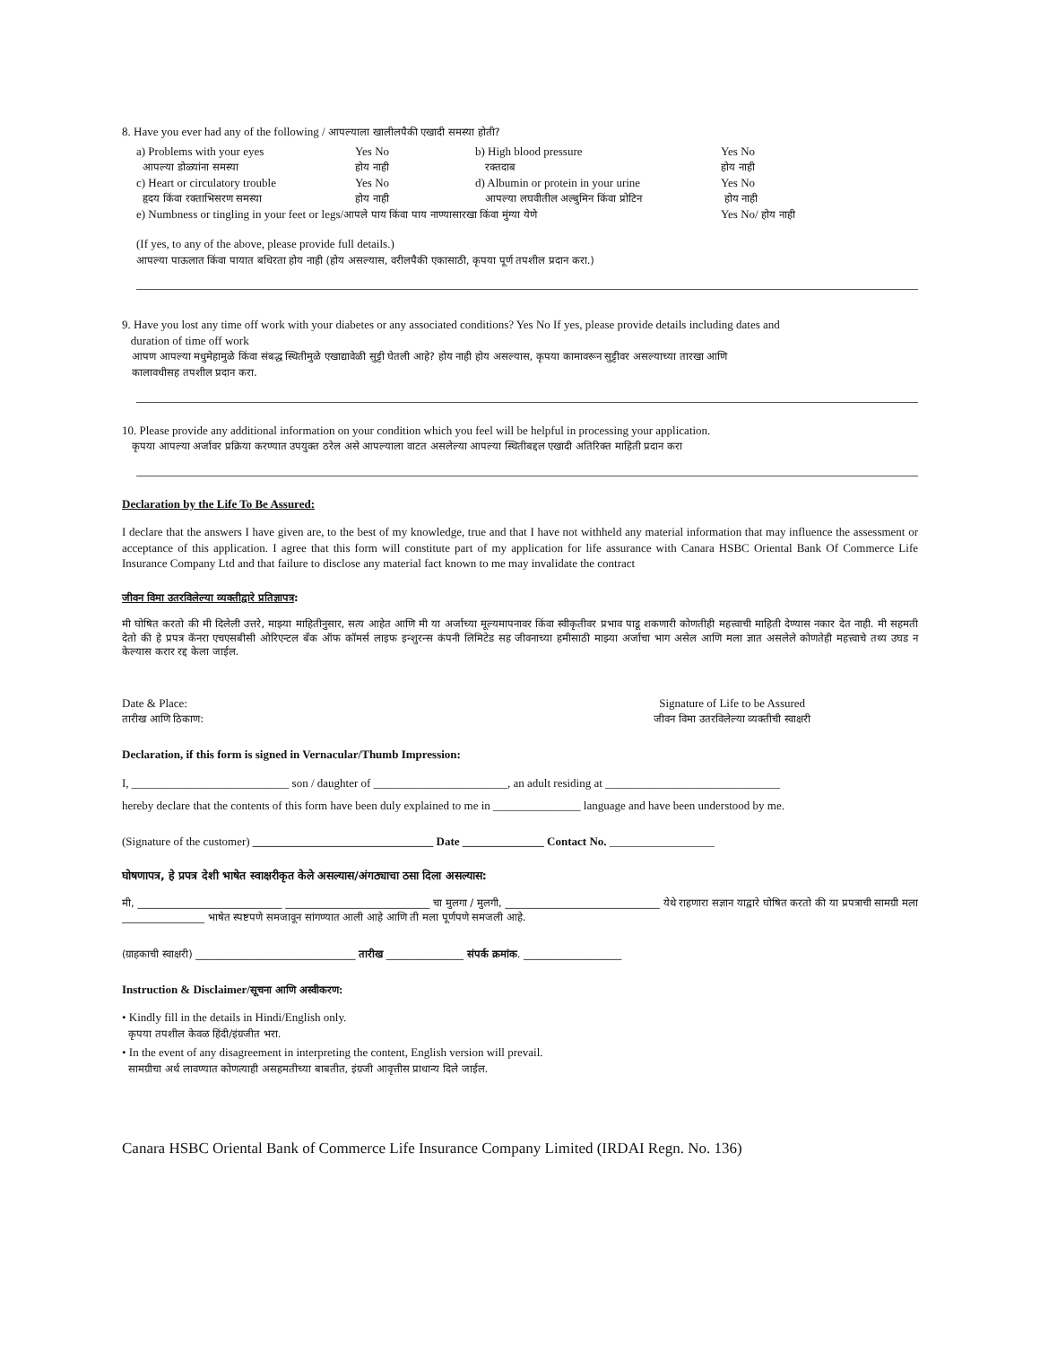8. Have you ever had any of the following / आपल्याला खालीलपैकी एखादी समस्या होती?
| a) Problems with your eyes आपल्या डोळ्यांना समस्या | Yes No होय नाही | b) High blood pressure रक्तदाब | Yes No होय नाही |
| c) Heart or circulatory trouble हृदय किंवा रक्ताभिसरण समस्या | Yes No होय नाही | d) Albumin or protein in your urine आपल्या लघवीतील अल्बुमिन किंवा प्रोटिन | Yes No होय नाही |
| e) Numbness or tingling in your feet or legs/ आपले पाय किंवा पाय नाण्यासारखा किंवा मुंग्या येणे | | | Yes No/ होय नाही |
(If yes, to any of the above, please provide full details.)
आपल्या पाऊलात किंवा पायात बधिरता होय नाही (होय असल्यास, वरीलपैकी एकासाठी, कृपया पूर्ण तपशील प्रदान करा.)
9. Have you lost any time off work with your diabetes or any associated conditions? Yes No If yes, please provide details including dates and
duration of time off work
आपण आपल्या मधुमेहामुळे किंवा संबद्ध स्थितीमुळे एखाद्यावेळी सुट्टी घेतली आहे? होय नाही होय असल्यास, कृपया कामावरून सुट्टीवर असल्याच्या तारखा आणि
कालावधीसह तपशील प्रदान करा.
10. Please provide any additional information on your condition which you feel will be helpful in processing your application.
कृपया आपल्या अर्जावर प्रक्रिया करण्यात उपयुक्त ठरेल असे आपल्याला वाटत असलेल्या आपल्या स्थितीबद्दल एखादी अतिरिक्त माहिती प्रदान करा
Declaration by the Life To Be Assured:
I declare that the answers I have given are, to the best of my knowledge, true and that I have not withheld any material information that may influence the assessment or acceptance of this application. I agree that this form will constitute part of my application for life assurance with Canara HSBC Oriental Bank Of Commerce Life Insurance Company Ltd and that failure to disclose any material fact known to me may invalidate the contract
जीवन विमा उतरविलेल्या व्यक्तीद्वारे प्रतिज्ञापत्र:
मी घोषित करतो की मी दिलेली उत्तरे, माझ्या माहितीनुसार, सत्य आहेत आणि मी या अर्जाच्या मूल्यमापनावर किंवा स्वीकृतीवर प्रभाव पाडू शकणारी कोणतीही महत्त्वाची माहिती देण्यास नकार देत नाही. मी सहमती देतो की हे प्रपत्र कॅनरा एचएसबीसी ओरिएन्टल बँक ऑफ कॉमर्स लाइफ इन्शुरन्स कंपनी लिमिटेड सह जीवनाच्या हमीसाठी माझ्या अर्जाचा भाग असेल आणि मला ज्ञात असलेले कोणतेही महत्त्वाचे तथ्य उघड न केल्यास करार रद्द केला जाईल.
Date & Place:
तारीख आणि ठिकाण:
Signature of Life to be Assured
जीवन विमा उतरविलेल्या व्यक्तीची स्वाक्षरी
Declaration, if this form is signed in Vernacular/Thumb Impression:
I, ___________________________ son / daughter of _______________________, an adult residing at ______________________________
hereby declare that the contents of this form have been duly explained to me in _______________ language and have been understood by me.
(Signature of the customer) _______________________________ Date ______________ Contact No. __________________
घोषणापत्र, हे प्रपत्र देशी भाषेत स्वाक्षरीकृत केले असल्यास/अंगठ्याचा ठसा दिला असल्यास:
मी, ____________________________ ____________________________ चा मुलगा / मुलगी, ______________________________ येथे राहणारा सज्ञान याद्वारे घोषित करतो की या प्रपत्राची सामग्री मला ________________ भाषेत स्पष्टपणे समजावून सांगण्यात आली आहे आणि ती मला पूर्णपणे समजली आहे.
(ग्राहकाची स्वाक्षरी) _______________________________ तारीख _______________ संपर्क क्रमांक. ___________________
Instruction & Disclaimer/सूचना आणि अस्वीकरण:
• Kindly fill in the details in Hindi/English only.
कृपया तपशील केवळ हिंदी/इंग्रजीत भरा.
• In the event of any disagreement in interpreting the content, English version will prevail.
सामग्रीचा अर्थ लावण्यात कोणत्याही असहमतीच्या बाबतीत, इंग्रजी आवृत्तीस प्राधान्य दिले जाईल.
Canara HSBC Oriental Bank of Commerce Life Insurance Company Limited (IRDAI Regn. No. 136)